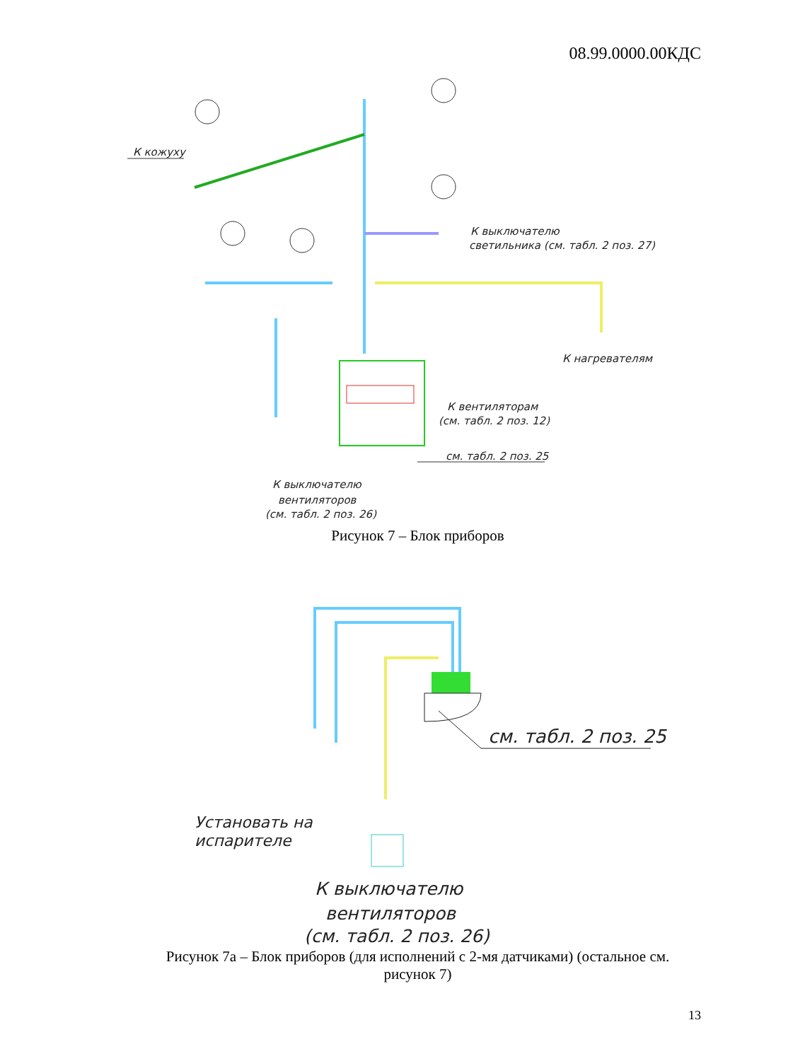08.99.0000.00КДС
К кожуху
К выключателю
светильника (см. табл. 2 поз. 27)
К нагревателям
К вентиляторам
(см. табл. 2 поз. 12)
см. табл. 2 поз. 25
К выключателю
вентиляторов
(см. табл. 2 поз. 26)
Рисунок 7 – Блок приборов
см. табл. 2 поз. 25
Установать на
испарителе
К выключателю
вентиляторов
(см. табл. 2 поз. 26)
Рисунок 7а – Блок приборов (для исполнений с 2-мя датчиками) (остальное см.
рисунок 7)
13